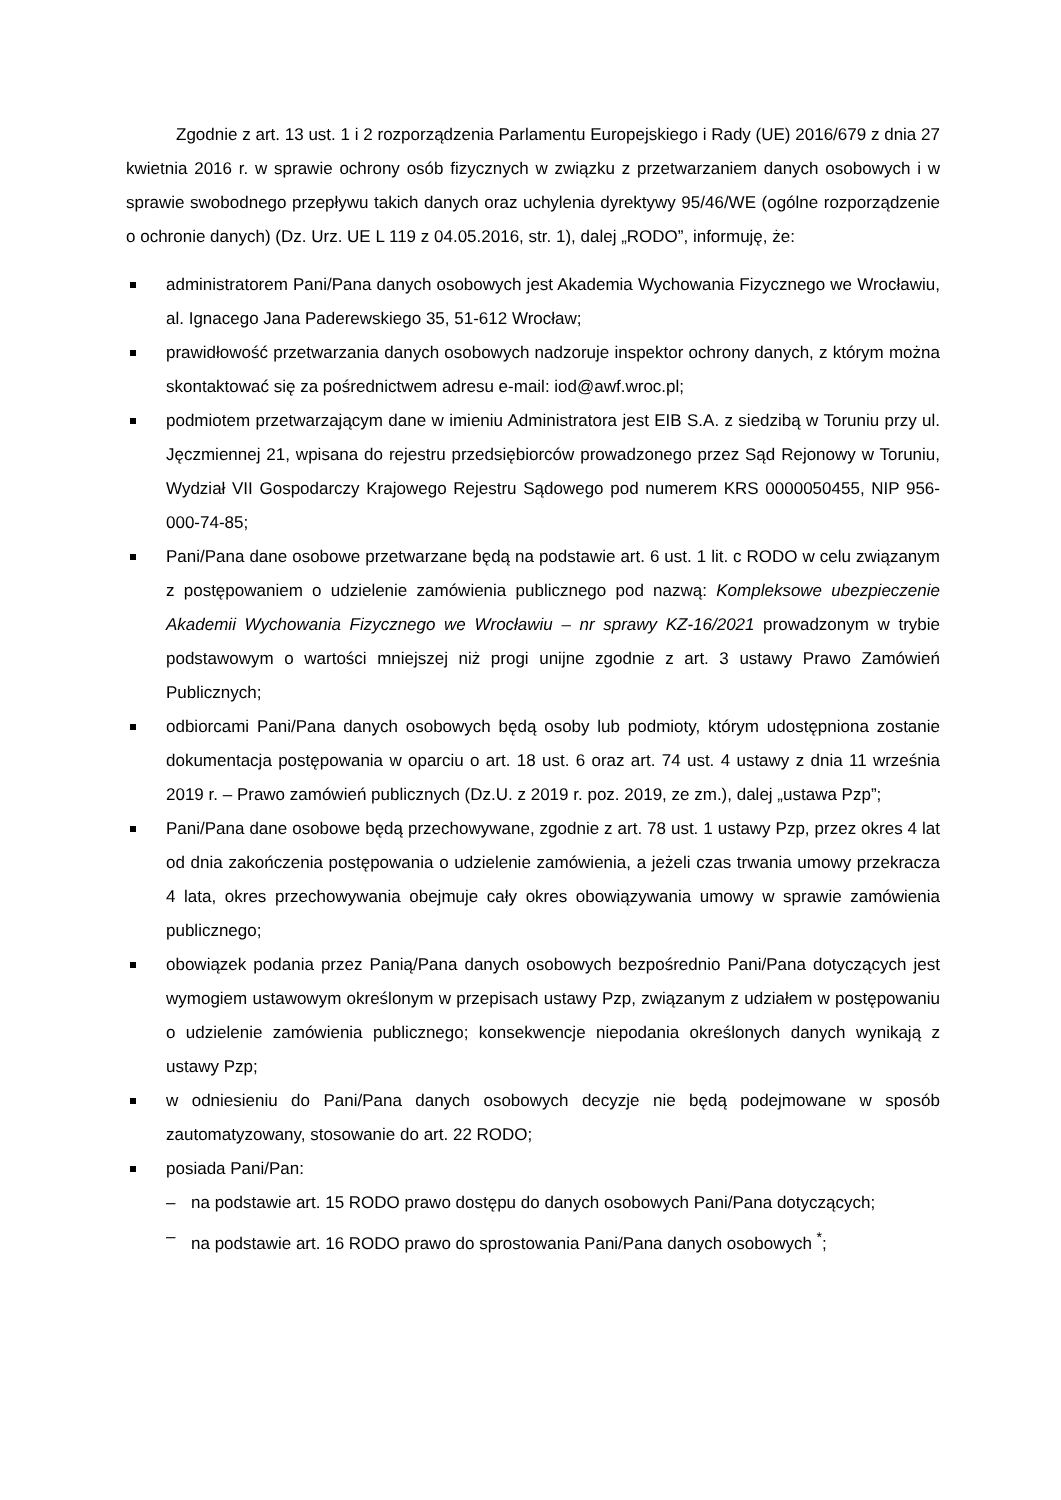Zgodnie z art. 13 ust. 1 i 2 rozporządzenia Parlamentu Europejskiego i Rady (UE) 2016/679 z dnia 27 kwietnia 2016 r. w sprawie ochrony osób fizycznych w związku z przetwarzaniem danych osobowych i w sprawie swobodnego przepływu takich danych oraz uchylenia dyrektywy 95/46/WE (ogólne rozporządzenie o ochronie danych) (Dz. Urz. UE L 119 z 04.05.2016, str. 1), dalej „RODO”, informuję, że:
administratorem Pani/Pana danych osobowych jest Akademia Wychowania Fizycznego we Wrocławiu, al. Ignacego Jana Paderewskiego 35, 51-612 Wrocław;
prawidłowość przetwarzania danych osobowych nadzoruje inspektor ochrony danych, z którym można skontaktować się za pośrednictwem adresu e-mail: iod@awf.wroc.pl;
podmiotem przetwarzającym dane w imieniu Administratora jest EIB S.A. z siedzibą w Toruniu przy ul. Jęczmiennej 21, wpisana do rejestru przedsiębiorców prowadzonego przez Sąd Rejonowy w Toruniu, Wydział VII Gospodarczy Krajowego Rejestru Sądowego pod numerem KRS 0000050455, NIP 956-000-74-85;
Pani/Pana dane osobowe przetwarzane będą na podstawie art. 6 ust. 1 lit. c RODO w celu związanym z postępowaniem o udzielenie zamówienia publicznego pod nazwą: Kompleksowe ubezpieczenie Akademii Wychowania Fizycznego we Wrocławiu – nr sprawy KZ-16/2021 prowadzonym w trybie podstawowym o wartości mniejszej niż progi unijne zgodnie z art. 3 ustawy Prawo Zamówień Publicznych;
odbiorcami Pani/Pana danych osobowych będą osoby lub podmioty, którym udostępniona zostanie dokumentacja postępowania w oparciu o art. 18 ust. 6 oraz art. 74 ust. 4 ustawy z dnia 11 września 2019 r. – Prawo zamówień publicznych (Dz.U. z 2019 r. poz. 2019, ze zm.), dalej „ustawa Pzp”;
Pani/Pana dane osobowe będą przechowywane, zgodnie z art. 78 ust. 1 ustawy Pzp, przez okres 4 lat od dnia zakończenia postępowania o udzielenie zamówienia, a jeżeli czas trwania umowy przekracza 4 lata, okres przechowywania obejmuje cały okres obowiązywania umowy w sprawie zamówienia publicznego;
obowiązek podania przez Panią/Pana danych osobowych bezpośrednio Pani/Pana dotyczących jest wymogiem ustawowym określonym w przepisach ustawy Pzp, związanym z udziałem w postępowaniu o udzielenie zamówienia publicznego; konsekwencje niepodania określonych danych wynikają z ustawy Pzp;
w odniesieniu do Pani/Pana danych osobowych decyzje nie będą podejmowane w sposób zautomatyzowany, stosowanie do art. 22 RODO;
posiada Pani/Pan:
– na podstawie art. 15 RODO prawo dostępu do danych osobowych Pani/Pana dotyczących;
– na podstawie art. 16 RODO prawo do sprostowania Pani/Pana danych osobowych <sup>*</sup>;